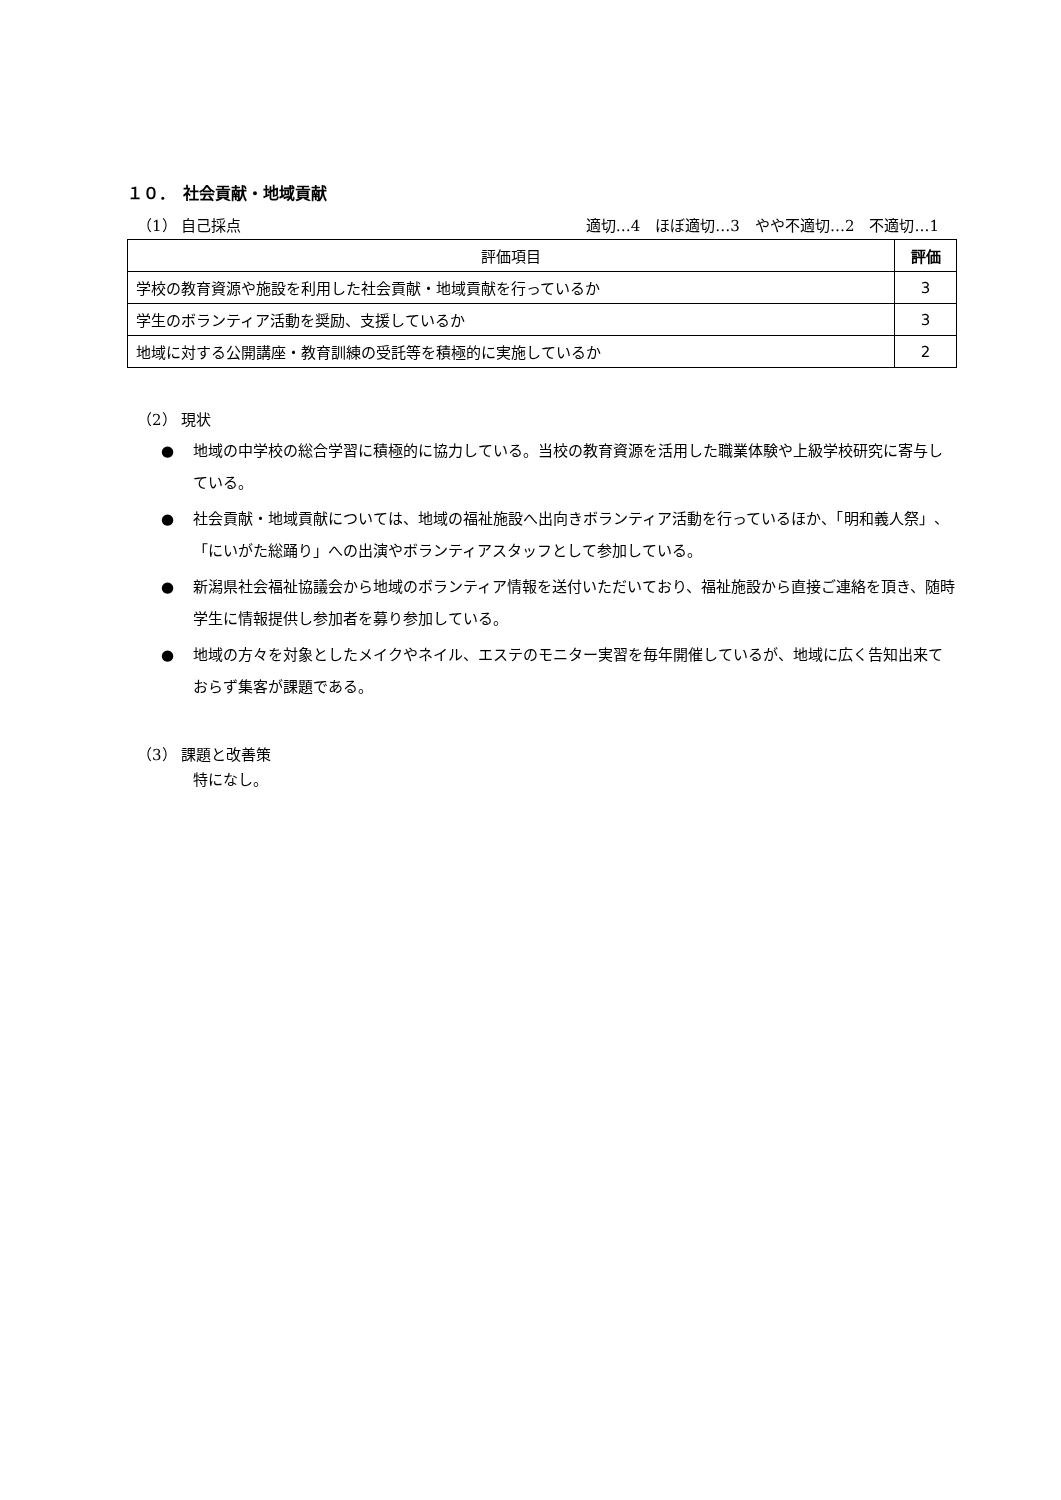１０．　社会貢献・地域貢献
（1） 自己採点 適切…4　ほぼ適切…3　やや不適切…2　不適切…1
| 評価項目 | 評価 |
| --- | --- |
| 学校の教育資源や施設を利用した社会貢献・地域貢献を行っているか | 3 |
| 学生のボランティア活動を奨励、支援しているか | 3 |
| 地域に対する公開講座・教育訓練の受託等を積極的に実施しているか | 2 |
（2） 現状
● 地域の中学校の総合学習に積極的に協力している。当校の教育資源を活用した職業体験や上級学校研究に寄与している。
● 社会貢献・地域貢献については、地域の福祉施設へ出向きボランティア活動を行っているほか、「明和義人祭」、「にいがた総踊り」への出演やボランティアスタッフとして参加している。
● 新潟県社会福祉協議会から地域のボランティア情報を送付いただいており、福祉施設から直接ご連絡を頂き、随時学生に情報提供し参加者を募り参加している。
● 地域の方々を対象としたメイクやネイル、エステのモニター実習を毎年開催しているが、地域に広く告知出来ておらず集客が課題である。
（3） 課題と改善策
特になし。